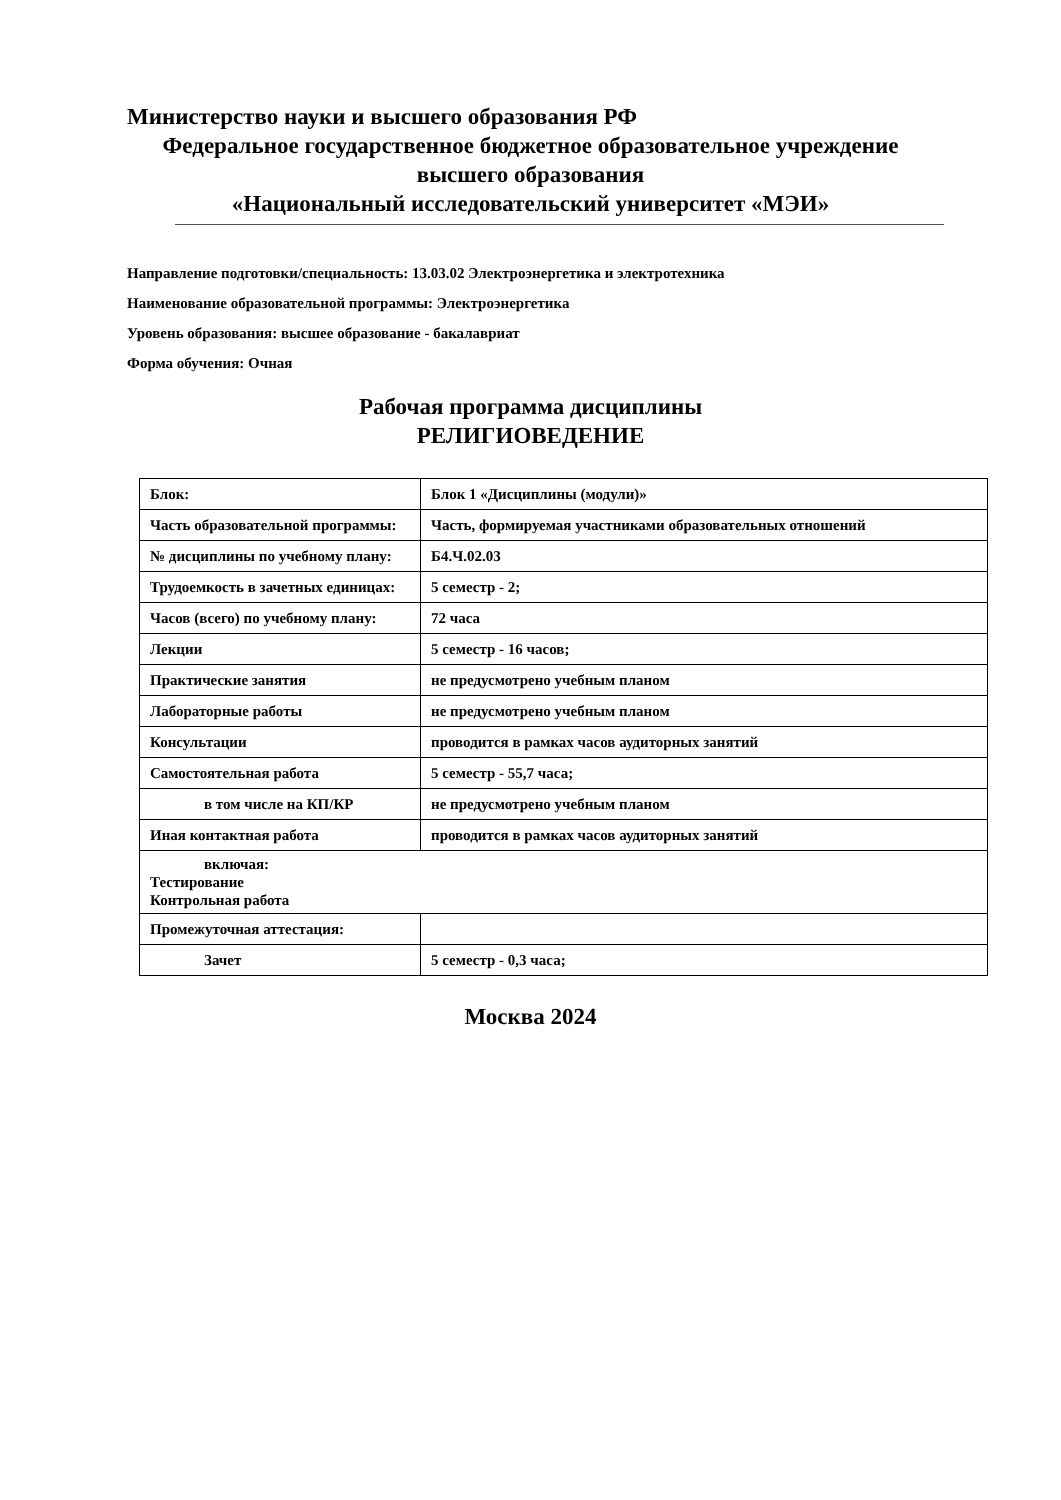Министерство науки и высшего образования РФ
Федеральное государственное бюджетное образовательное учреждение
высшего образования
«Национальный исследовательский университет «МЭИ»
Направление подготовки/специальность: 13.03.02 Электроэнергетика и электротехника
Наименование образовательной программы: Электроэнергетика
Уровень образования: высшее образование - бакалавриат
Форма обучения: Очная
Рабочая программа дисциплины
РЕЛИГИОВЕДЕНИЕ
| Блок: | Блок 1 «Дисциплины (модули)» |
| Часть образовательной программы: | Часть, формируемая участниками образовательных отношений |
| № дисциплины по учебному плану: | Б4.Ч.02.03 |
| Трудоемкость в зачетных единицах: | 5 семестр - 2; |
| Часов (всего) по учебному плану: | 72 часа |
| Лекции | 5 семестр - 16 часов; |
| Практические занятия | не предусмотрено учебным планом |
| Лабораторные работы | не предусмотрено учебным планом |
| Консультации | проводится в рамках часов аудиторных занятий |
| Самостоятельная работа | 5 семестр - 55,7 часа; |
| в том числе на КП/КР | не предусмотрено учебным планом |
| Иная контактная работа | проводится в рамках часов аудиторных занятий |
| включая: Тестирование Контрольная работа | |
| Промежуточная аттестация: | |
| Зачет | 5 семестр - 0,3 часа; |
Москва 2024